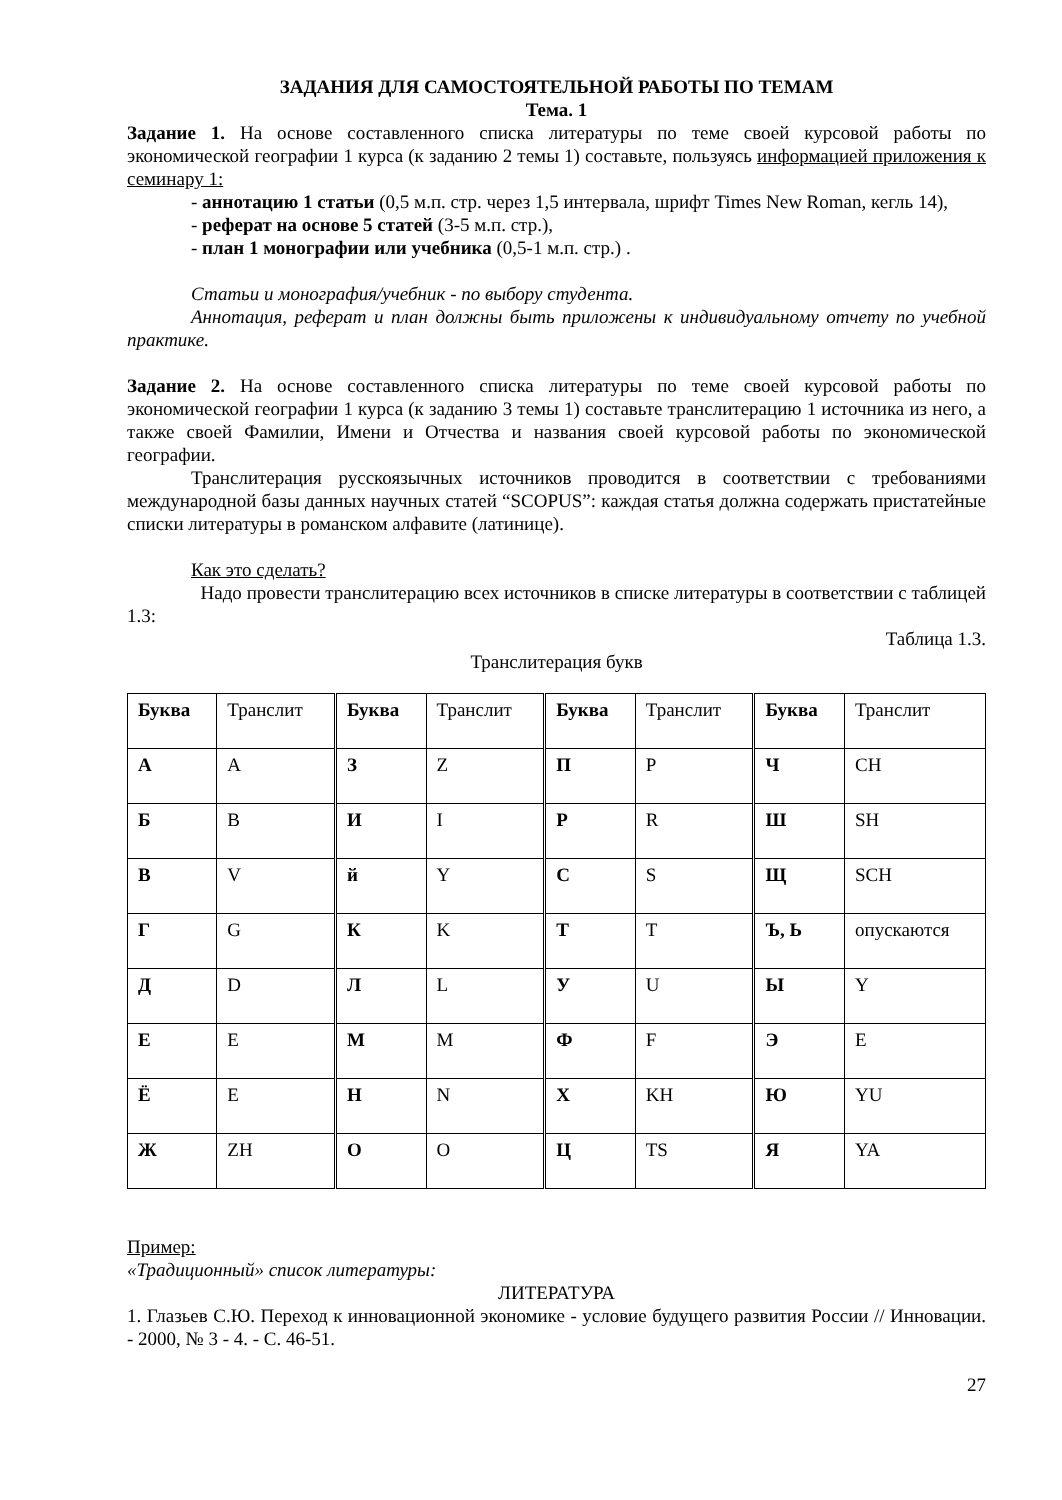ЗАДАНИЯ ДЛЯ САМОСТОЯТЕЛЬНОЙ РАБОТЫ ПО ТЕМАМ
Тема. 1
Задание 1. На основе составленного списка литературы по теме своей курсовой работы по экономической географии 1 курса (к заданию 2 темы 1) составьте, пользуясь информацией приложения к семинару 1:
- аннотацию 1 статьи (0,5 м.п. стр. через 1,5 интервала, шрифт Times New Roman, кегль 14),
- реферат на основе 5 статей (3-5 м.п. стр.),
- план 1 монографии или учебника (0,5-1 м.п. стр.) .
Статьи и монография/учебник - по выбору студента.
Аннотация, реферат и план должны быть приложены к индивидуальному отчету по учебной практике.
Задание 2. На основе составленного списка литературы по теме своей курсовой работы по экономической географии 1 курса (к заданию 3 темы 1) составьте транслитерацию 1 источника из него, а также своей Фамилии, Имени и Отчества и названия своей курсовой работы по экономической географии.
Транслитерация русскоязычных источников проводится в соответствии с требованиями международной базы данных научных статей “SCOPUS”: каждая статья должна содержать пристатейные списки литературы в романском алфавите (латинице).
Как это сделать?
Надо провести транслитерацию всех источников в списке литературы в соответствии с таблицей 1.3:
Таблица 1.3.
Транслитерация букв
| Буква | Транслит | Буква | Транслит | Буква | Транслит | Буква | Транслит |
| А | A | З | Z | П | P | Ч | CH |
| Б | B | И | I | Р | R | Ш | SH |
| В | V | й | Y | С | S | Щ | SCH |
| Г | G | К | K | Т | T | Ъ, Ь | опускаются |
| Д | D | Л | L | У | U | Ы | Y |
| Е | E | М | M | Ф | F | Э | E |
| Ё | E | Н | N | Х | KH | Ю | YU |
| Ж | ZH | О | O | Ц | TS | Я | YA |
Пример:
«Традиционный» список литературы:
ЛИТЕРАТУРА
1. Глазьев С.Ю. Переход к инновационной экономике - условие будущего развития России // Инновации. - 2000, № 3 - 4. - С. 46-51.
27